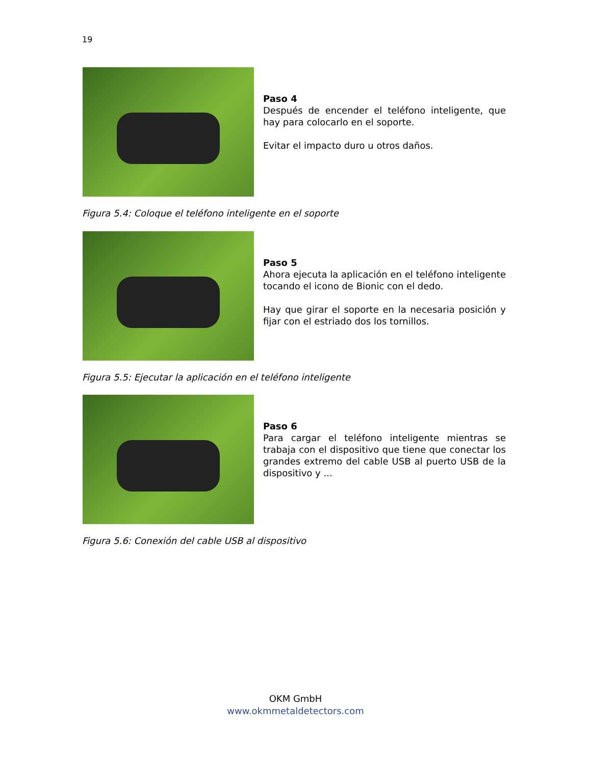19
Paso 4
Después de encender el teléfono inteligente, que hay para colocarlo en el soporte.
Evitar el impacto duro u otros daños.
Figura 5.4: Coloque el teléfono inteligente en el soporte
Paso 5
Ahora ejecuta la aplicación en el teléfono inteligente tocando el icono de Bionic con el dedo.
Hay que girar el soporte en la necesaria posición y fijar con el estriado dos los tornillos.
Figura 5.5: Ejecutar la aplicación en el teléfono inteligente
Paso 6
Para cargar el teléfono inteligente mientras se trabaja con el dispositivo que tiene que conectar los grandes extremo del cable USB al puerto USB de la dispositivo y ...
Figura 5.6: Conexión del cable USB al dispositivo
OKM GmbH
www.okmmetaldetectors.com